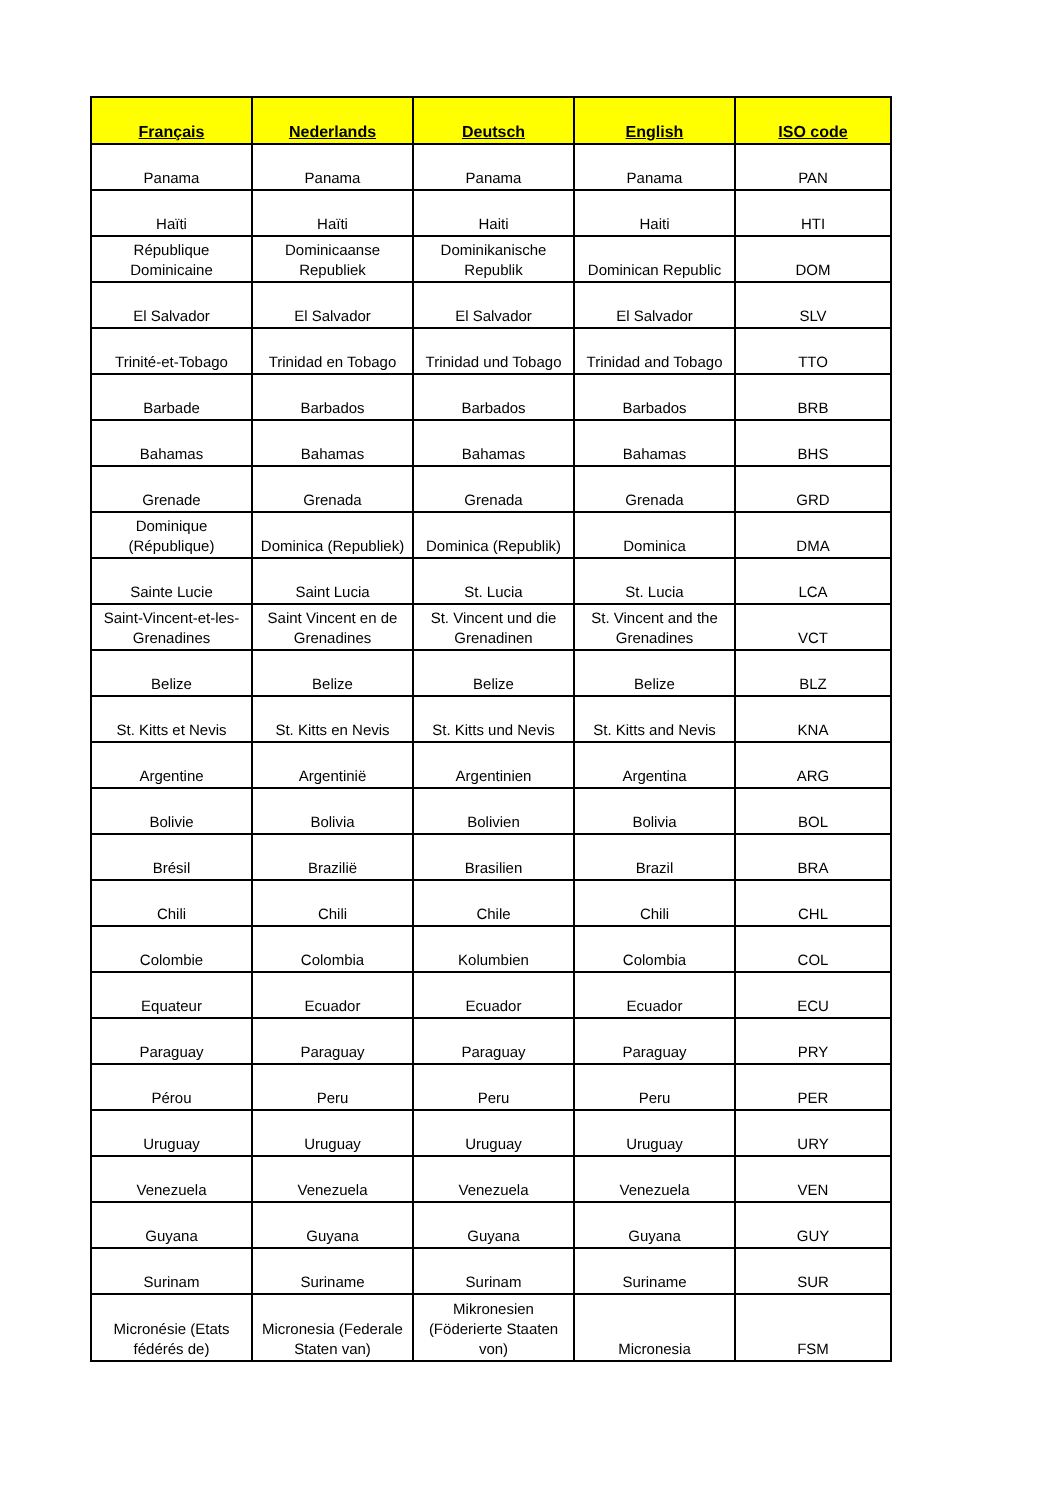| Français | Nederlands | Deutsch | English | ISO code |
| --- | --- | --- | --- | --- |
| Panama | Panama | Panama | Panama | PAN |
| Haïti | Haïti | Haiti | Haiti | HTI |
| République Dominicaine | Dominicaanse Republiek | Dominikanische Republik | Dominican Republic | DOM |
| El Salvador | El Salvador | El Salvador | El Salvador | SLV |
| Trinité-et-Tobago | Trinidad en Tobago | Trinidad und Tobago | Trinidad and Tobago | TTO |
| Barbade | Barbados | Barbados | Barbados | BRB |
| Bahamas | Bahamas | Bahamas | Bahamas | BHS |
| Grenade | Grenada | Grenada | Grenada | GRD |
| Dominique (République) | Dominica (Republiek) | Dominica (Republik) | Dominica | DMA |
| Sainte Lucie | Saint Lucia | St. Lucia | St. Lucia | LCA |
| Saint-Vincent-et-les-Grenadines | Saint Vincent en de Grenadines | St. Vincent und die Grenadinen | St. Vincent and the Grenadines | VCT |
| Belize | Belize | Belize | Belize | BLZ |
| St. Kitts et Nevis | St. Kitts en Nevis | St. Kitts und Nevis | St. Kitts and Nevis | KNA |
| Argentine | Argentinië | Argentinien | Argentina | ARG |
| Bolivie | Bolivia | Bolivien | Bolivia | BOL |
| Brésil | Brazilië | Brasilien | Brazil | BRA |
| Chili | Chili | Chile | Chili | CHL |
| Colombie | Colombia | Kolumbien | Colombia | COL |
| Equateur | Ecuador | Ecuador | Ecuador | ECU |
| Paraguay | Paraguay | Paraguay | Paraguay | PRY |
| Pérou | Peru | Peru | Peru | PER |
| Uruguay | Uruguay | Uruguay | Uruguay | URY |
| Venezuela | Venezuela | Venezuela | Venezuela | VEN |
| Guyana | Guyana | Guyana | Guyana | GUY |
| Surinam | Suriname | Surinam | Suriname | SUR |
| Micronésie (Etats fédérés de) | Micronesia (Federale Staten van) | Mikronesien (Föderierte Staaten von) | Micronesia | FSM |